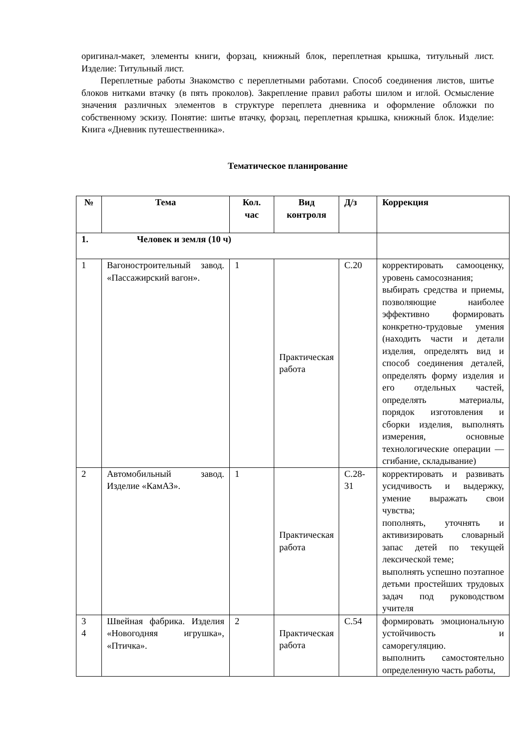оригинал-макет, элементы книги, форзац, книжный блок, переплетная крышка, титульный лист. Изделие: Титульный лист.
Переплетные работы Знакомство с переплетными работами. Способ соединения листов, шитье блоков нитками втачку (в пять проколов). Закрепление правил работы шилом и иглой. Осмысление значения различных элементов в структуре переплета дневника и оформление обложки по собственному эскизу. Понятие: шитье втачку, форзац, переплетная крышка, книжный блок. Изделие: Книга «Дневник путешественника».
Тематическое планирование
| № | Тема | Кол. час | Вид контроля | Д/з | Коррекция |
| --- | --- | --- | --- | --- | --- |
| 1. Человек и земля (10 ч) | | | | | |
| 1 | Вагоностроительный завод. «Пассажирский вагон». | 1 | Практическая работа | С.20 | корректировать самооценку, уровень самосознания; выбирать средства и приемы, позволяющие наиболее эффективно формировать конкретно-трудовые умения (находить части и детали изделия, определять вид и способ соединения деталей, определять форму изделия и его отдельных частей, определять материалы, порядок изготовления и сборки изделия, выполнять измерения, основные технологические операции — сгибание, складывание) |
| 2 | Автомобильный завод. Изделие «КамАЗ». | 1 | Практическая работа | С.28-31 | корректировать и развивать усидчивость и выдержку, умение выражать свои чувства; пополнять, уточнять и активизировать словарный запас детей по текущей лексической теме; выполнять успешно поэтапное детьми простейших трудовых задач под руководством учителя |
| 3 4 | Швейная фабрика. Изделия «Новогодняя игрушка», «Птичка». | 2 | Практическая работа | С.54 | формировать эмоциональную устойчивость и саморегуляцию. выполнить самостоятельно определенную часть работы, |